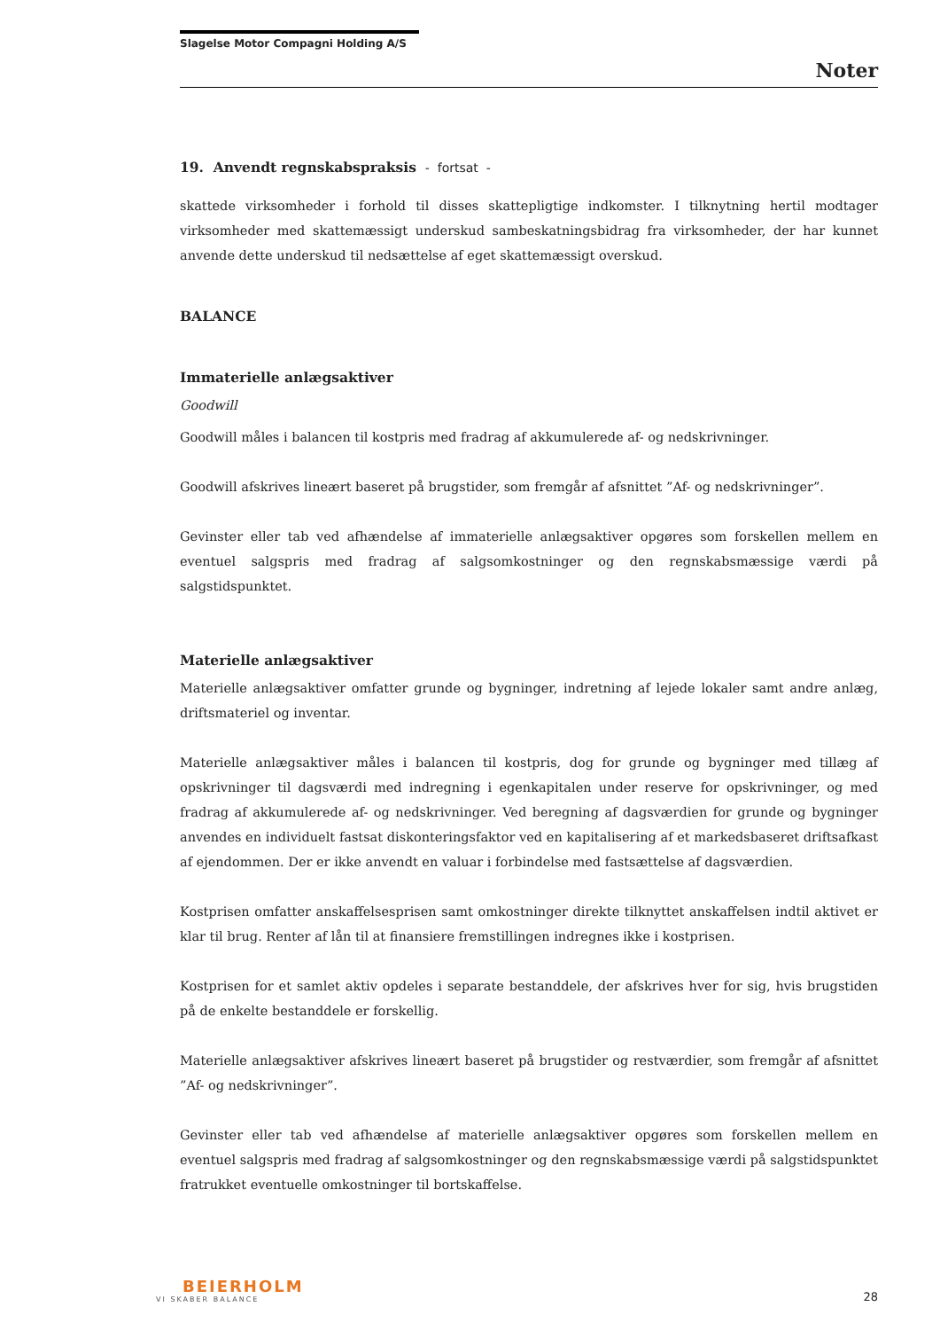Slagelse Motor Compagni Holding A/S
Noter
19. Anvendt regnskabspraksis - fortsat -
skattede virksomheder i forhold til disses skattepligtige indkomster. I tilknytning hertil modtager virksomheder med skattemæssigt underskud sambeskatningsbidrag fra virksomheder, der har kunnet anvende dette underskud til nedsættelse af eget skattemæssigt overskud.
BALANCE
Immaterielle anlægsaktiver
Goodwill
Goodwill måles i balancen til kostpris med fradrag af akkumulerede af- og nedskrivninger.
Goodwill afskrives lineært baseret på brugstider, som fremgår af afsnittet ”Af- og nedskrivninger”.
Gevinster eller tab ved afhændelse af immaterielle anlægsaktiver opgøres som forskellen mellem en eventuel salgspris med fradrag af salgsomkostninger og den regnskabsmæssige værdi på salgstidspunktet.
Materielle anlægsaktiver
Materielle anlægsaktiver omfatter grunde og bygninger, indretning af lejede lokaler samt andre anlæg, driftsmateriel og inventar.
Materielle anlægsaktiver måles i balancen til kostpris, dog for grunde og bygninger med tillæg af opskrivninger til dagsværdi med indregning i egenkapitalen under reserve for opskrivninger, og med fradrag af akkumulerede af- og nedskrivninger. Ved beregning af dagsværdien for grunde og bygninger anvendes en individuelt fastsat diskonteringsfaktor ved en kapitalisering af et markedsbaseret driftsafkast af ejendommen. Der er ikke anvendt en valuar i forbindelse med fastsættelse af dagsværdien.
Kostprisen omfatter anskaffelsesprisen samt omkostninger direkte tilknyttet anskaffelsen indtil aktivet er klar til brug. Renter af lån til at finansiere fremstillingen indregnes ikke i kostprisen.
Kostprisen for et samlet aktiv opdeles i separate bestanddele, der afskrives hver for sig, hvis brugstiden på de enkelte bestanddele er forskellig.
Materielle anlægsaktiver afskrives lineært baseret på brugstider og restværdier, som fremgår af afsnittet ”Af- og nedskrivninger”.
Gevinster eller tab ved afhændelse af materielle anlægsaktiver opgøres som forskellen mellem en eventuel salgspris med fradrag af salgsomkostninger og den regnskabsmæssige værdi på salgstidspunktet fratrukket eventuelle omkostninger til bortskaffelse.
BEIERHOLM
VI SKABER BALANCE
28